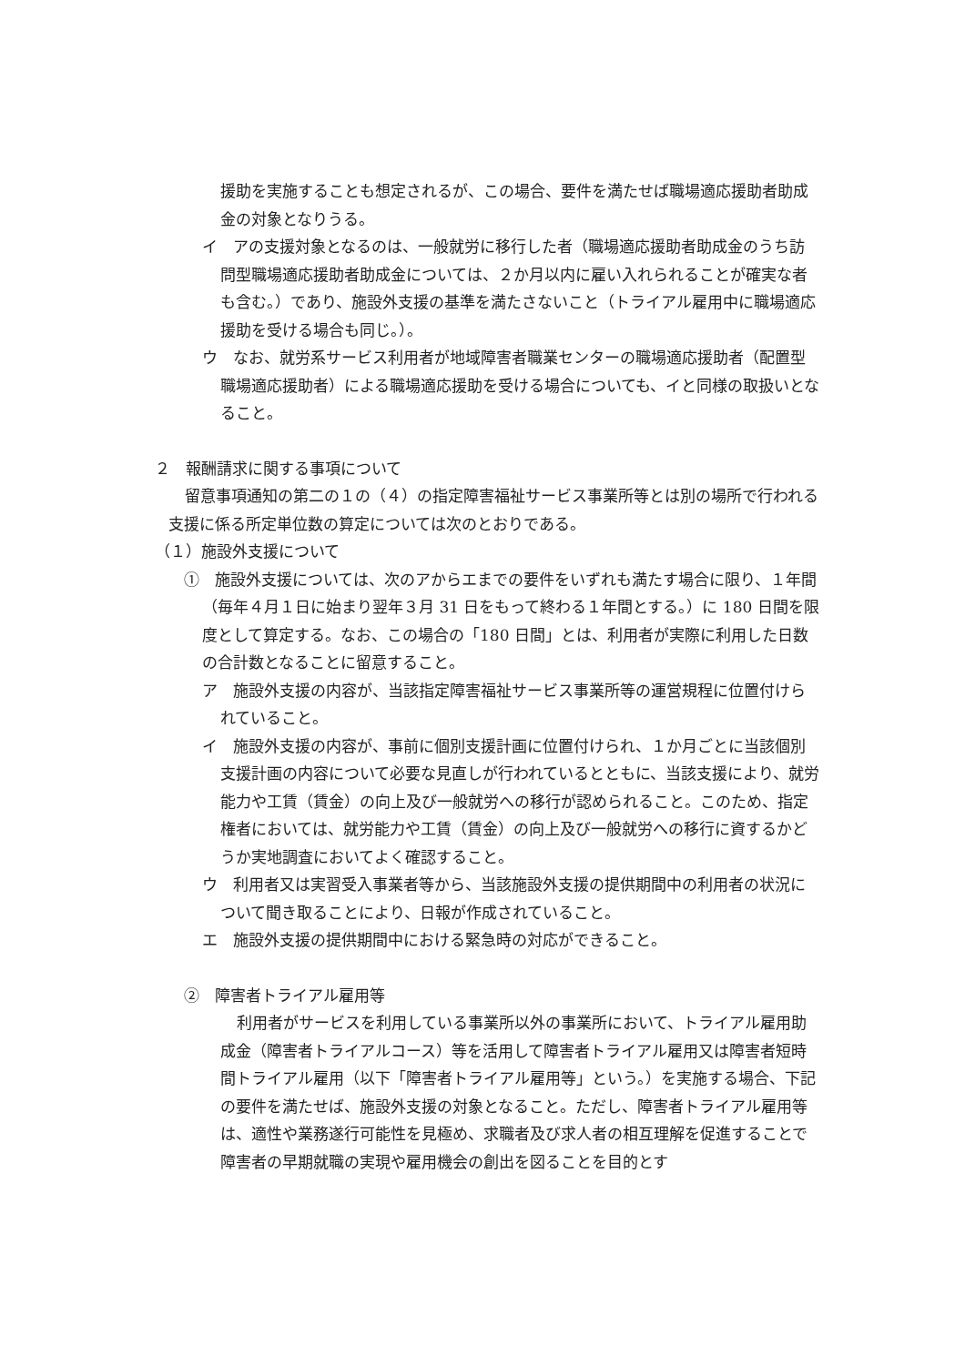援助を実施することも想定されるが、この場合、要件を満たせば職場適応援助者助成金の対象となりうる。
イ　アの支援対象となるのは、一般就労に移行した者（職場適応援助者助成金のうち訪問型職場適応援助者助成金については、２か月以内に雇い入れられることが確実な者も含む。）であり、施設外支援の基準を満たさないこと（トライアル雇用中に職場適応援助を受ける場合も同じ。）。
ウ　なお、就労系サービス利用者が地域障害者職業センターの職場適応援助者（配置型職場適応援助者）による職場適応援助を受ける場合についても、イと同様の取扱いとなること。
２　報酬請求に関する事項について
留意事項通知の第二の１の（４）の指定障害福祉サービス事業所等とは別の場所で行われる支援に係る所定単位数の算定については次のとおりである。
（１）施設外支援について
①　施設外支援については、次のアからエまでの要件をいずれも満たす場合に限り、１年間（毎年４月１日に始まり翌年３月 31 日をもって終わる１年間とする。）に 180 日間を限度として算定する。なお、この場合の「180 日間」とは、利用者が実際に利用した日数の合計数となることに留意すること。
ア　施設外支援の内容が、当該指定障害福祉サービス事業所等の運営規程に位置付けられていること。
イ　施設外支援の内容が、事前に個別支援計画に位置付けられ、１か月ごとに当該個別支援計画の内容について必要な見直しが行われているとともに、当該支援により、就労能力や工賃（賃金）の向上及び一般就労への移行が認められること。このため、指定権者においては、就労能力や工賃（賃金）の向上及び一般就労への移行に資するかどうか実地調査においてよく確認すること。
ウ　利用者又は実習受入事業者等から、当該施設外支援の提供期間中の利用者の状況について聞き取ることにより、日報が作成されていること。
エ　施設外支援の提供期間中における緊急時の対応ができること。
②　障害者トライアル雇用等
利用者がサービスを利用している事業所以外の事業所において、トライアル雇用助成金（障害者トライアルコース）等を活用して障害者トライアル雇用又は障害者短時間トライアル雇用（以下「障害者トライアル雇用等」という。）を実施する場合、下記の要件を満たせば、施設外支援の対象となること。ただし、障害者トライアル雇用等は、適性や業務遂行可能性を見極め、求職者及び求人者の相互理解を促進することで障害者の早期就職の実現や雇用機会の創出を図ることを目的とす